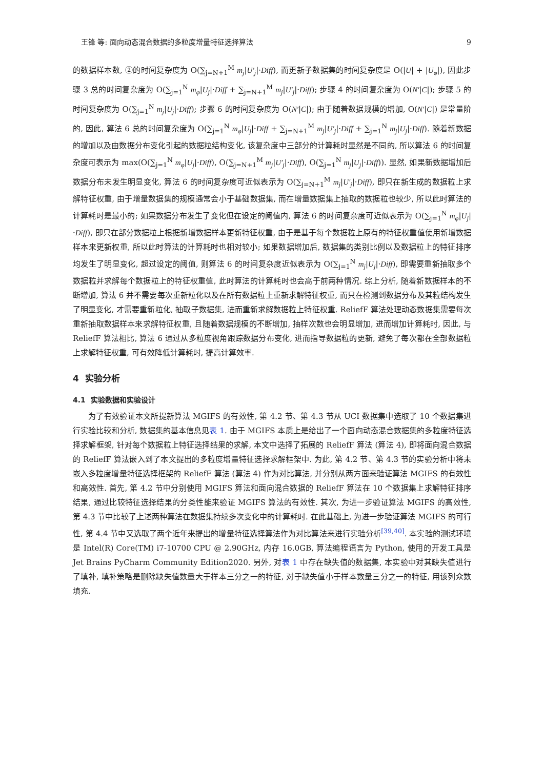王锋 等: 面向动态混合数据的多粒度增量特征选择算法 9
的数据样本数, ②的时间复杂度为 O(∑<sub>j=N+1</sub><sup>M</sup> m<sub>j</sub>|U′<sub>j</sub>|·Diff), 而更新子数据集的时间复杂度是 O(|U| + |U<sub>φ</sub>|), 因此步骤 3 总的时间复杂度为 O(∑<sub>j=1</sub><sup>N</sup> m<sub>φ</sub>|U<sub>j</sub>|·Diff + ∑<sub>j=N+1</sub><sup>M</sup> m<sub>j</sub>|U′<sub>j</sub>|·Diff); 步骤 4 的时间复杂度为 O(N′|C|); 步骤 5 的时间复杂度为 O(∑<sub>j=1</sub><sup>N</sup> m<sub>j</sub>|U<sub>j</sub>|·Diff); 步骤 6 的时间复杂度为 O(N′|C|); 由于随着数据规模的增加, O(N′|C|) 是常量阶的, 因此, 算法 6 总的时间复杂度为 O(∑<sub>j=1</sub><sup>N</sup> m<sub>φ</sub>|U<sub>j</sub>|·Diff + ∑<sub>j=N+1</sub><sup>M</sup> m<sub>j</sub>|U′<sub>j</sub>|·Diff + ∑<sub>j=1</sub><sup>N</sup> m<sub>j</sub>|U<sub>j</sub>|·Diff). 随着新数据的增加以及由数据分布变化引起的数据粒结构变化, 该复杂度中三部分的计算耗时显然是不同的, 所以算法 6 的时间复杂度可表示为 max(O(∑<sub>j=1</sub><sup>N</sup> m<sub>φ</sub>|U<sub>j</sub>|·Diff), O(∑<sub>j=N+1</sub><sup>M</sup> m<sub>j</sub>|U′<sub>j</sub>|·Diff), O(∑<sub>j=1</sub><sup>N</sup> m<sub>j</sub>|U<sub>j</sub>|·Diff)). 显然, 如果新数据增加后数据分布未发生明显变化, 算法 6 的时间复杂度可近似表示为 O(∑<sub>j=N+1</sub><sup>M</sup> m<sub>j</sub>|U′<sub>j</sub>|·Diff), 即只在新生成的数据粒上求解特征权重, 由于增量数据集的规模通常会小于基础数据集, 而在增量数据集上抽取的数据粒也较少, 所以此时算法的计算耗时是最小的; 如果数据分布发生了变化但在设定的阈值内, 算法 6 的时间复杂度可近似表示为 O(∑<sub>j=1</sub><sup>N</sup> m<sub>φ</sub>|U<sub>j</sub>|·Diff), 即只在部分数据粒上根据新增数据样本更新特征权重, 由于是基于每个数据粒上原有的特征权重值使用新增数据样本来更新权重, 所以此时算法的计算耗时也相对较小; 如果数据增加后, 数据集的类别比例以及数据粒上的特征排序均发生了明显变化, 超过设定的阈值, 则算法 6 的时间复杂度近似表示为 O(∑<sub>j=1</sub><sup>N</sup> m<sub>j</sub>|U<sub>j</sub>|·Diff), 即需要重新抽取多个数据粒并求解每个数据粒上的特征权重值, 此时算法的计算耗时也会高于前两种情况. 综上分析, 随着新数据样本的不断增加, 算法 6 并不需要每次重新粒化以及在所有数据粒上重新求解特征权重, 而只在检测到数据分布及其粒结构发生了明显变化, 才需要重新粒化, 抽取子数据集, 进而重新求解数据粒上特征权重. ReliefF 算法处理动态数据集需要每次重新抽取数据样本来求解特征权重, 且随着数据规模的不断增加, 抽样次数也会明显增加, 进而增加计算耗时, 因此, 与 ReliefF 算法相比, 算法 6 通过从多粒度视角跟踪数据分布变化, 进而指导数据粒的更新, 避免了每次都在全部数据粒上求解特征权重, 可有效降低计算耗时, 提高计算效率.
4 实验分析
4.1 实验数据和实验设计
为了有效验证本文所提新算法 MGIFS 的有效性, 第 4.2 节、第 4.3 节从 UCI 数据集中选取了 10 个数据集进行实验比较和分析, 数据集的基本信息见表 1. 由于 MGIFS 本质上是给出了一个面向动态混合数据集的多粒度特征选择求解框架, 针对每个数据粒上特征选择结果的求解, 本文中选择了拓展的 ReliefF 算法 (算法 4), 即将面向混合数据的 ReliefF 算法嵌入到了本文提出的多粒度增量特征选择求解框架中. 为此, 第 4.2 节、第 4.3 节的实验分析中将未嵌入多粒度增量特征选择框架的 ReliefF 算法 (算法 4) 作为对比算法, 并分别从两方面来验证算法 MGIFS 的有效性和高效性. 首先, 第 4.2 节中分别使用 MGIFS 算法和面向混合数据的 ReliefF 算法在 10 个数据集上求解特征排序结果, 通过比较特征选择结果的分类性能来验证 MGIFS 算法的有效性. 其次, 为进一步验证算法 MGIFS 的高效性, 第 4.3 节中比较了上述两种算法在数据集持续多次变化中的计算耗时. 在此基础上, 为进一步验证算法 MGIFS 的可行性, 第 4.4 节中又选取了两个近年来提出的增量特征选择算法作为对比算法来进行实验分析<sup>[39,40]</sup>. 本实验的测试环境是 Intel(R) Core(TM) i7-10700 CPU @ 2.90GHz, 内存 16.0GB, 算法编程语言为 Python, 使用的开发工具是 Jet Brains PyCharm Community Edition2020. 另外, 对表 1 中存在缺失值的数据集, 本实验中对其缺失值进行了填补, 填补策略是删除缺失值数量大于样本三分之一的特征, 对于缺失值小于样本数量三分之一的特征, 用该列众数填充.